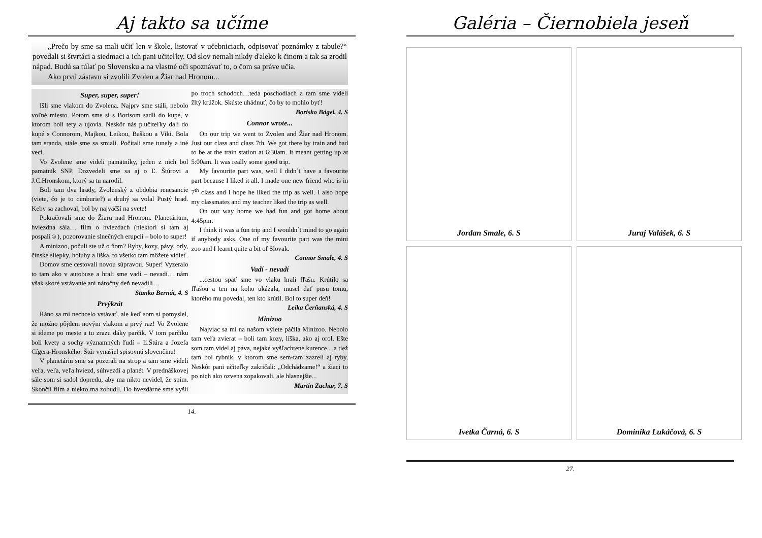Aj takto sa učíme
„Prečo by sme sa mali učiť len v škole, listovať v učebniciach, odpisovať poznámky z tabule?“ povedali si štvrtáci a siedmaci a ich pani učiteľky. Od slov nemali nikdy ďaleko k činom a tak sa zrodil nápad. Budú sa túlať po Slovensku a na vlastné oči spoznávať to, o čom sa práve učia.
Ako prvú zástavu si zvolili Zvolen a Žiar nad Hronom...
Super, super, super!
Išli sme vlakom do Zvolena. Najprv sme stáli, nebolo voľné miesto. Potom sme si s Borisom sadli do kupé, v ktorom boli tety a ujovia. Neskôr nás p.učiteľky dali do kupé s Connorom, Majkou, Leikou, Baškou a Viki. Bola tam sranda, stále sme sa smiali. Počítali sme tunely a iné veci.
Vo Zvolene sme videli pamätníky, jeden z nich bol pamätník SNP. Dozvedeli sme sa aj o Ľ. Štúrovi a J.C.Hronskom, ktorý sa tu narodil.
Boli tam dva hrady, Zvolenský z obdobia renesancie (viete, čo je to cimburie?) a druhý sa volal Pustý hrad. Keby sa zachoval, bol by najväčší na svete!
Pokračovali sme do Žiaru nad Hronom. Planetárium, hviezdna sála… film o hviezdach (niektorí si tam aj pospali☺), pozorovanie slnečných erupcií – bolo to super!
A minizoo, počuli ste už o ňom? Ryby, kozy, pávy, orly, čínske sliepky, holuby a líška, to všetko tam môžete vidieť.
Domov sme cestovali novou súpravou. Super! Vyzeralo to tam ako v autobuse a hrali sme vadí – nevadí… nám však skoré vstávanie ani náročný deň nevadili…
Stanko Bernát, 4. S
Prvýkrát
Ráno sa mi nechcelo vstávať, ale keď som si pomyslel, že možno pôjdem novým vlakom a prvý raz! Vo Zvolene si ideme po meste a tu zrazu dáky parčík. V tom parčíku boli kvety a sochy významných ľudí – Ľ.Štúra a Jozefa Cígera-Hronského. Štúr vynašiel spisovnú slovenčinu!
V planetáriu sme sa pozerali na strop a tam sme videli veľa, veľa, veľa hviezd, súhvezdí a planét. V prednáškovej sále som si sadol dopredu, aby ma nikto nevidel, že spím. Skončil film a niekto ma zobudil. Do hvezdárne sme vyšli po troch schodoch…teda poschodiach a tam sme videli žltý krúžok. Skúste uhádnuť, čo by to mohlo byť!
Borisko Bágel, 4. S
Connor wrote...
On our trip we went to Zvolen and Žiar nad Hronom. Just our class and class 7th. We got there by train and had to be at the train station at 6:30am. It meant getting up at 5:00am. It was really some good trip.
My favourite part was, well I didn´t have a favourite part because I liked it all. I made one new friend who is in 7<sup>th</sup> class and I hope he liked the trip as well. I also hope my classmates and my teacher liked the trip as well.
On our way home we had fun and got home about 4:45pm.
I think it was a fun trip and I wouldn´t mind to go again if anybody asks. One of my favourite part was the mini zoo and I learnt quite a bit of Slovak.
Connor Smale, 4. S
Vadí - nevadí
...cestou späť sme vo vlaku hrali fľašu. Krútilo sa fľašou a ten na koho ukázala, musel dať pusu tomu, ktorého mu povedal, ten kto krútil. Bol to super deň!
Leika Čerňanská, 4. S
Minizoo
Najviac sa mi na našom výlete páčila Minizoo. Nebolo tam veľa zvierat – boli tam kozy, líška, ako aj orol. Ešte som tam videl aj páva, nejaké vyšľachtené kurence... a tiež tam bol rybník, v ktorom sme sem-tam zazreli aj ryby. Neskôr pani učiteľky zakričali: „Odchádzame!“ a žiaci to po nich ako ozvena zopakovali, ale hlasnejšie...
Martin Zachar, 7. S
14.
Galéria – Čiernobiela jeseň
Jordan Smale, 6. S
Juraj Valášek, 6. S
Ivetka Čarná, 6. S
Dominika Lukáčová, 6. S
27.